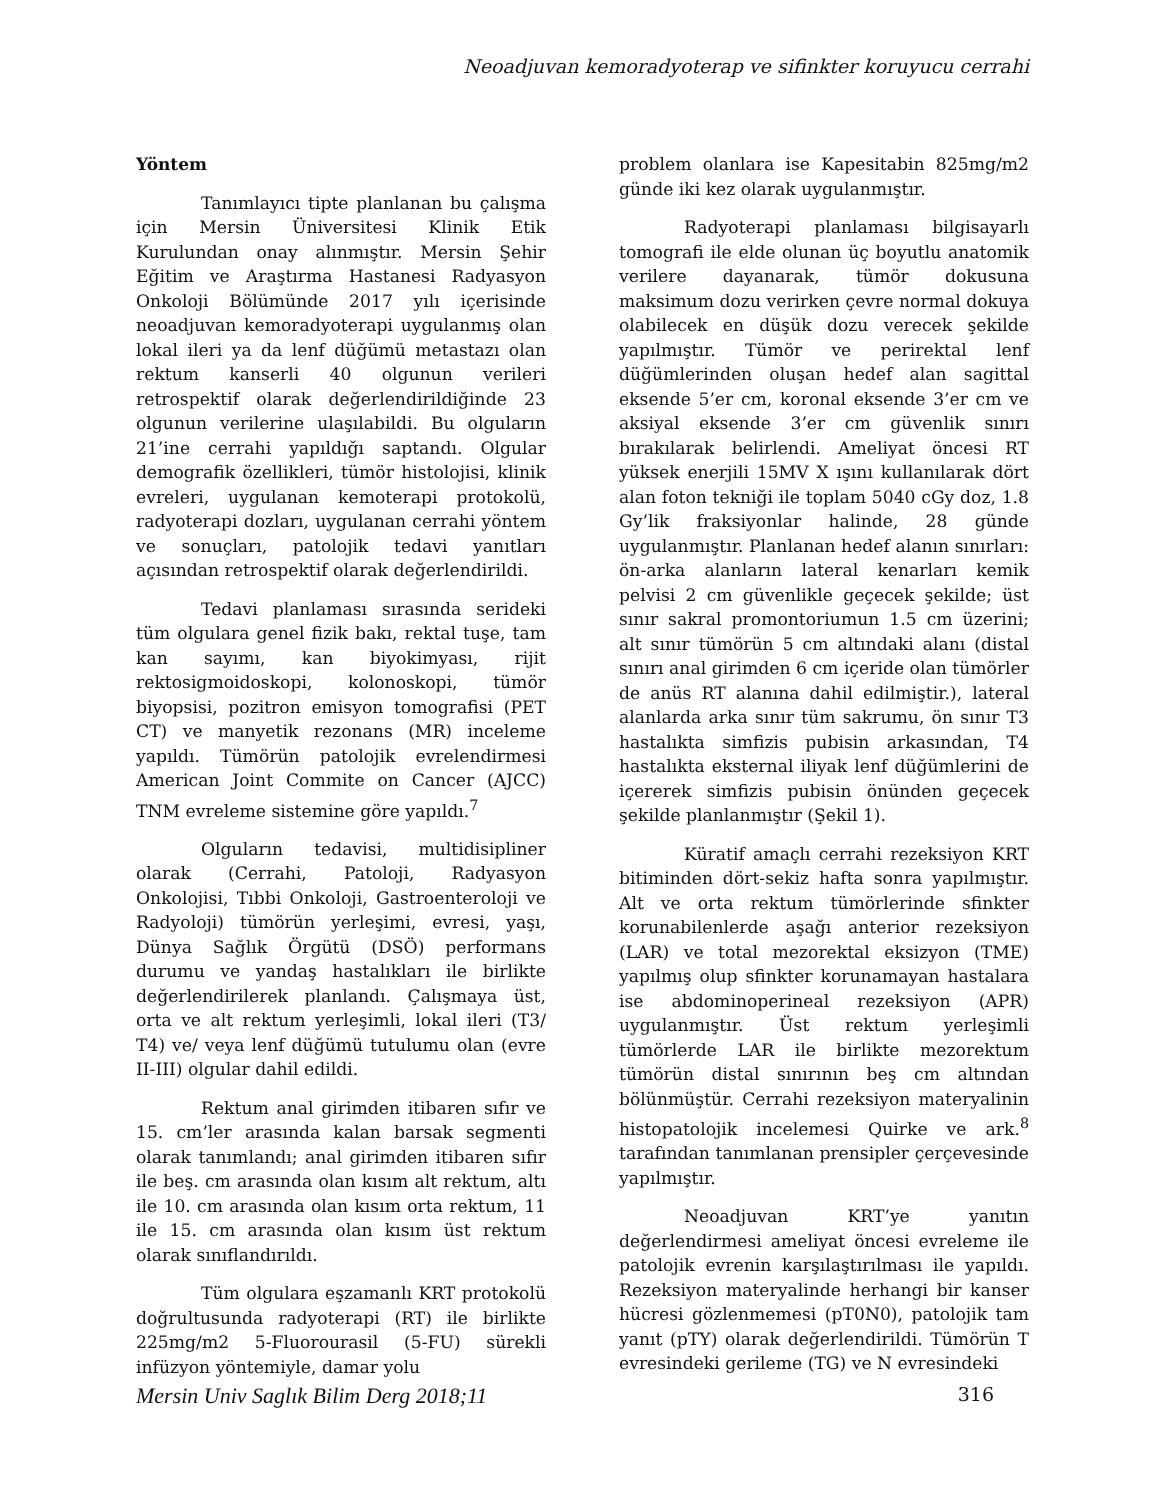Neoadjuvan kemoradyoterap ve sifinkter koruyucu cerrahi
Yöntem
Tanımlayıcı tipte planlanan bu çalışma için Mersin Üniversitesi Klinik Etik Kurulundan onay alınmıştır. Mersin Şehir Eğitim ve Araştırma Hastanesi Radyasyon Onkoloji Bölümünde 2017 yılı içerisinde neoadjuvan kemoradyoterapi uygulanmış olan lokal ileri ya da lenf düğümü metastazı olan rektum kanserli 40 olgunun verileri retrospektif olarak değerlendirildiğinde 23 olgunun verilerine ulaşılabildi. Bu olguların 21’ine cerrahi yapıldığı saptandı. Olgular demografik özellikleri, tümör histolojisi, klinik evreleri, uygulanan kemoterapi protokolü, radyoterapi dozları, uygulanan cerrahi yöntem ve sonuçları, patolojik tedavi yanıtları açısından retrospektif olarak değerlendirildi.
Tedavi planlaması sırasında serideki tüm olgulara genel fizik bakı, rektal tuşe, tam kan sayımı, kan biyokimyası, rijit rektosigmoidoskopi, kolonoskopi, tümör biyopsisi, pozitron emisyon tomografisi (PET CT) ve manyetik rezonans (MR) inceleme yapıldı. Tümörün patolojik evrelendirmesi American Joint Commite on Cancer (AJCC) TNM evreleme sistemine göre yapıldı.<sup>7</sup>
Olguların tedavisi, multidisipliner olarak (Cerrahi, Patoloji, Radyasyon Onkolojisi, Tıbbi Onkoloji, Gastroenteroloji ve Radyoloji) tümörün yerleşimi, evresi, yaşı, Dünya Sağlık Örgütü (DSÖ) performans durumu ve yandaş hastalıkları ile birlikte değerlendirilerek planlandı. Çalışmaya üst, orta ve alt rektum yerleşimli, lokal ileri (T3/ T4) ve/ veya lenf düğümü tutulumu olan (evre II-III) olgular dahil edildi.
Rektum anal girimden itibaren sıfır ve 15. cm’ler arasında kalan barsak segmenti olarak tanımlandı; anal girimden itibaren sıfır ile beş. cm arasında olan kısım alt rektum, altı ile 10. cm arasında olan kısım orta rektum, 11 ile 15. cm arasında olan kısım üst rektum olarak sınıflandırıldı.
Tüm olgulara eşzamanlı KRT protokolü doğrultusunda radyoterapi (RT) ile birlikte 225mg/m2 5-Fluorourasil (5-FU) sürekli infüzyon yöntemiyle, damar yolu
problem olanlara ise Kapesitabin 825mg/m2 günde iki kez olarak uygulanmıştır.
Radyoterapi planlaması bilgisayarlı tomografi ile elde olunan üç boyutlu anatomik verilere dayanarak, tümör dokusuna maksimum dozu verirken çevre normal dokuya olabilecek en düşük dozu verecek şekilde yapılmıştır. Tümör ve perirektal lenf düğümlerinden oluşan hedef alan sagittal eksende 5’er cm, koronal eksende 3’er cm ve aksiyal eksende 3’er cm güvenlik sınırı bırakılarak belirlendi. Ameliyat öncesi RT yüksek enerjili 15MV X ışını kullanılarak dört alan foton tekniği ile toplam 5040 cGy doz, 1.8 Gy’lik fraksiyonlar halinde, 28 günde uygulanmıştır. Planlanan hedef alanın sınırları: ön-arka alanların lateral kenarları kemik pelvisi 2 cm güvenlikle geçecek şekilde; üst sınır sakral promontoriumun 1.5 cm üzerini; alt sınır tümörün 5 cm altındaki alanı (distal sınırı anal girimden 6 cm içeride olan tümörler de anüs RT alanına dahil edilmiştir.), lateral alanlarda arka sınır tüm sakrumu, ön sınır T3 hastalıkta simfizis pubisin arkasından, T4 hastalıkta eksternal iliyak lenf düğümlerini de içererek simfizis pubisin önünden geçecek şekilde planlanmıştır (Şekil 1).
Küratif amaçlı cerrahi rezeksiyon KRT bitiminden dört-sekiz hafta sonra yapılmıştır. Alt ve orta rektum tümörlerinde sfinkter korunabilenlerde aşağı anterior rezeksiyon (LAR) ve total mezorektal eksizyon (TME) yapılmış olup sfinkter korunamayan hastalara ise abdominoperineal rezeksiyon (APR) uygulanmıştır. Üst rektum yerleşimli tümörlerde LAR ile birlikte mezorektum tümörün distal sınırının beş cm altından bölünmüştür. Cerrahi rezeksiyon materyalinin histopatolojik incelemesi Quirke ve ark.<sup>8</sup> tarafından tanımlanan prensipler çerçevesinde yapılmıştır.
Neoadjuvan KRT’ye yanıtın değerlendirmesi ameliyat öncesi evreleme ile patolojik evrenin karşılaştırılması ile yapıldı. Rezeksiyon materyalinde herhangi bir kanser hücresi gözlenmemesi (pT0N0), patolojik tam yanıt (pTY) olarak değerlendirildi. Tümörün T evresindeki gerileme (TG) ve N evresindeki
Mersin Univ Saglık Bilim Derg 2018;11 316